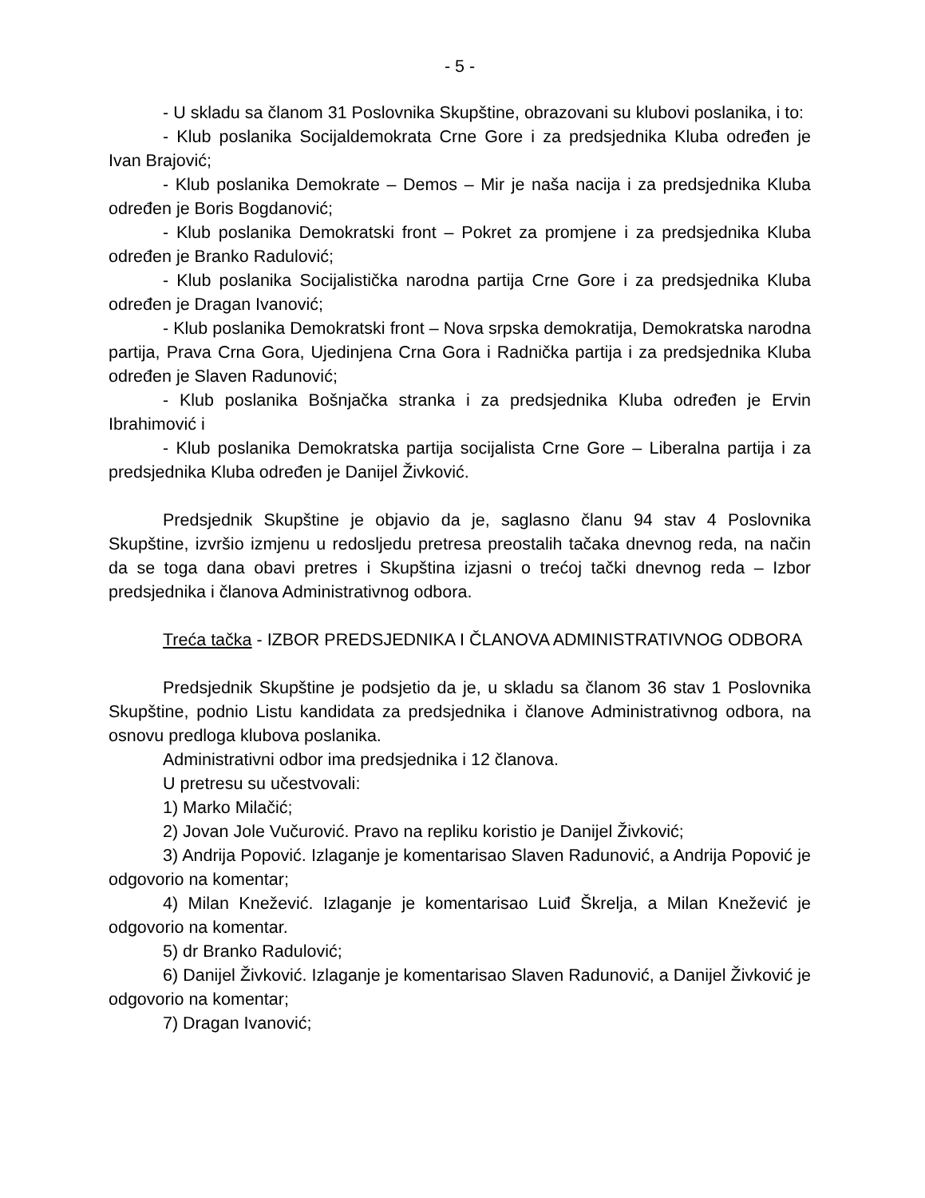- 5 -
- U skladu sa članom 31 Poslovnika Skupštine, obrazovani su klubovi poslanika, i to:
- Klub poslanika Socijaldemokrata Crne Gore i za predsjednika Kluba određen je Ivan Brajović;
- Klub poslanika Demokrate – Demos – Mir je naša nacija i za predsjednika Kluba određen je Boris Bogdanović;
- Klub poslanika Demokratski front – Pokret za promjene i za predsjednika Kluba određen je Branko Radulović;
- Klub poslanika Socijalistička narodna partija Crne Gore i za predsjednika Kluba određen je Dragan Ivanović;
- Klub poslanika Demokratski front – Nova srpska demokratija, Demokratska narodna partija, Prava Crna Gora, Ujedinjena Crna Gora i Radnička partija i za predsjednika Kluba određen je Slaven Radunović;
- Klub poslanika Bošnjačka stranka i za predsjednika Kluba određen je Ervin Ibrahimović i
- Klub poslanika Demokratska partija socijalista Crne Gore – Liberalna partija i za predsjednika Kluba određen je Danijel Živković.
Predsjednik Skupštine je objavio da je, saglasno članu 94 stav 4 Poslovnika Skupštine, izvršio izmjenu u redosljedu pretresa preostalih tačaka dnevnog reda, na način da se toga dana obavi pretres i Skupština izjasni o trećoj tački dnevnog reda – Izbor predsjednika i članova Administrativnog odbora.
Treća tačka - IZBOR PREDSJEDNIKA I ČLANOVA ADMINISTRATIVNOG ODBORA
Predsjednik Skupštine je podsjetio da je, u skladu sa članom 36 stav 1 Poslovnika Skupštine, podnio Listu kandidata za predsjednika i članove Administrativnog odbora, na osnovu predloga klubova poslanika.
Administrativni odbor ima predsjednika i 12 članova.
U pretresu su učestvovali:
1) Marko Milačić;
2) Jovan Jole Vučurović. Pravo na repliku koristio je Danijel Živković;
3) Andrija Popović. Izlaganje je komentarisao Slaven Radunović, a Andrija Popović je odgovorio na komentar;
4) Milan Knežević. Izlaganje je komentarisao Luiđ Škrelja, a Milan Knežević je odgovorio na komentar.
5) dr Branko Radulović;
6) Danijel Živković. Izlaganje je komentarisao Slaven Radunović, a Danijel Živković je odgovorio na komentar;
7) Dragan Ivanović;